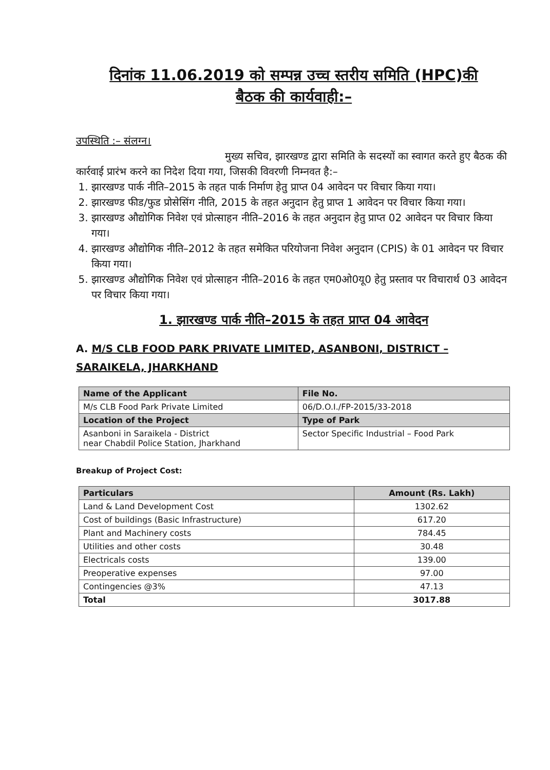दिनांक 11.06.2019 को सम्पन्न उच्च स्तरीय समिति (HPC)की
बैठक की कार्यवाही:–
उपस्थिति :– संलग्न।
मुख्य सचिव, झारखण्ड द्वारा समिति के सदस्यों का स्वागत करते हुए बैठक की कार्रवाई प्रारंभ करने का निदेश दिया गया, जिसकी विवरणी निम्नवत है:–
1. झारखण्ड पार्क नीति–2015 के तहत पार्क निर्माण हेतु प्राप्त 04 आवेदन पर विचार किया गया।
2. झारखण्ड फीड/फुड प्रोसेसिंग नीति, 2015 के तहत अनुदान हेतु प्राप्त 1 आवेदन पर विचार किया गया।
3. झारखण्ड औद्योगिक निवेश एवं प्रोत्साहन नीति–2016 के तहत अनुदान हेतु प्राप्त 02 आवेदन पर विचार किया गया।
4. झारखण्ड औद्योगिक नीति–2012 के तहत समेकित परियोजना निवेश अनुदान (CPIS) के 01 आवेदन पर विचार किया गया।
5. झारखण्ड औद्योगिक निवेश एवं प्रोत्साहन नीति–2016 के तहत एम0ओ0यू0 हेतु प्रस्ताव पर विचारार्थ 03 आवेदन पर विचार किया गया।
1. झारखण्ड पार्क नीति–2015 के तहत प्राप्त 04 आवेदन
A. M/S CLB FOOD PARK PRIVATE LIMITED, ASANBONI, DISTRICT – SARAIKELA, JHARKHAND
| Name of the Applicant | File No. |
| --- | --- |
| M/s CLB Food Park Private Limited | 06/D.O.I./FP-2015/33-2018 |
| Location of the Project | Type of Park |
| Asanboni in Saraikela - District near Chabdil Police Station, Jharkhand | Sector Specific Industrial – Food Park |
Breakup of Project Cost:
| Particulars | Amount (Rs. Lakh) |
| --- | --- |
| Land & Land Development Cost | 1302.62 |
| Cost of buildings (Basic Infrastructure) | 617.20 |
| Plant and Machinery costs | 784.45 |
| Utilities and other costs | 30.48 |
| Electricals costs | 139.00 |
| Preoperative expenses | 97.00 |
| Contingencies @3% | 47.13 |
| Total | 3017.88 |